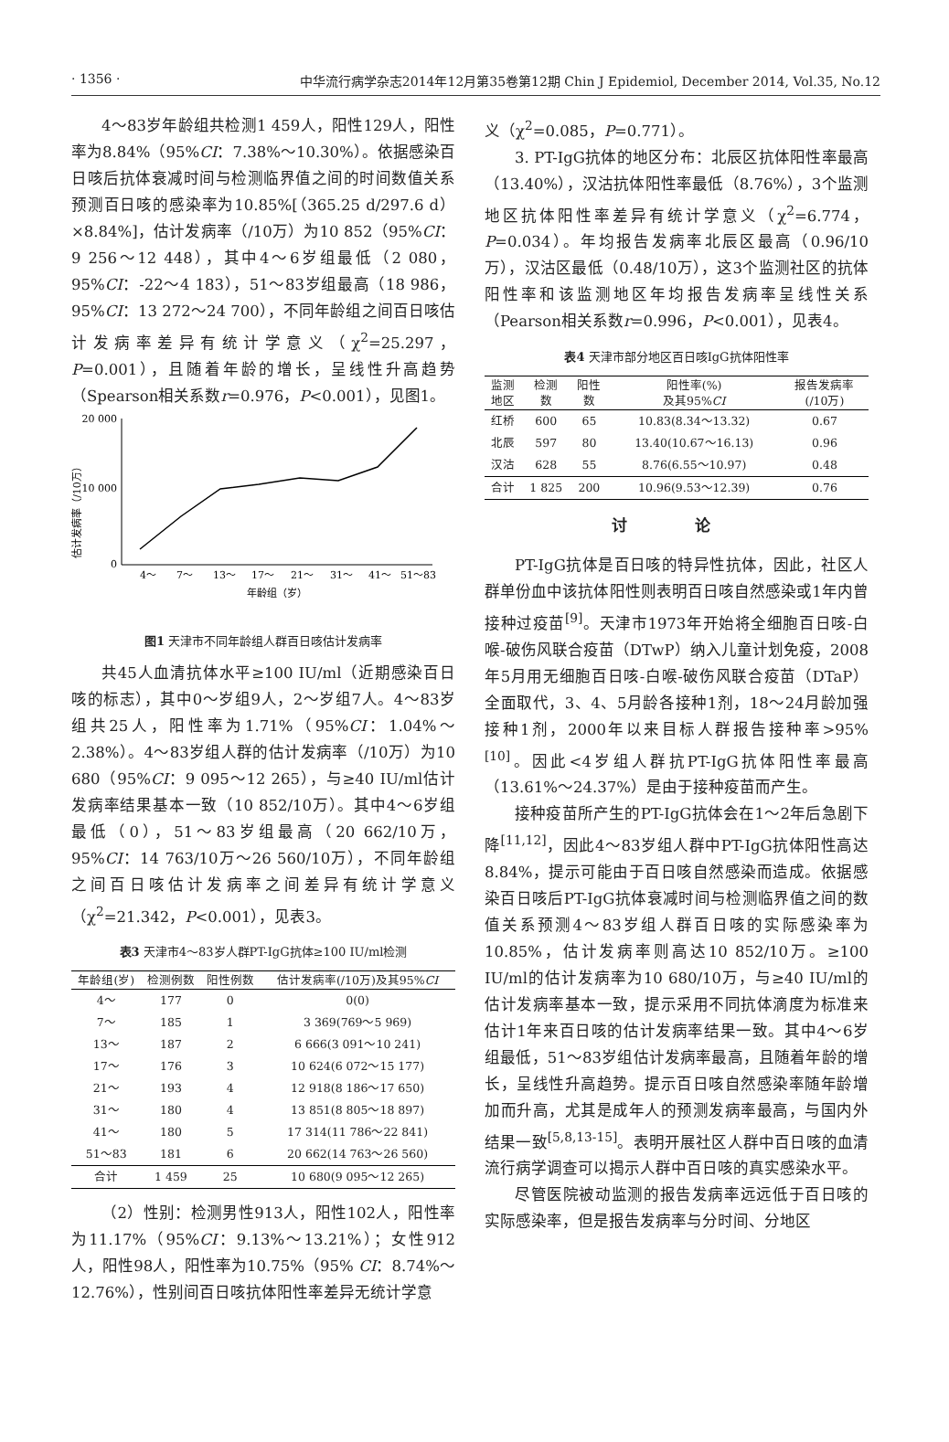· 1356 · 中华流行病学杂志2014年12月第35卷第12期 Chin J Epidemiol, December 2014, Vol.35, No.12
4～83岁年龄组共检测1 459人，阳性129人，阳性率为8.84%（95%CI：7.38%～10.30%）。依据感染百日咳后抗体衰减时间与检测临界值之间的时间数值关系预测百日咳的感染率为10.85%[（365.25 d/297.6 d）×8.84%]，估计发病率（/10万）为10 852（95%CI：9 256～12 448），其中4～6岁组最低（2 080，95%CI：-22～4 183），51～83岁组最高（18 986，95%CI：13 272～24 700），不同年龄组之间百日咳估计发病率差异有统计学意义（χ<sup>2</sup>=25.297，P=0.001），且随着年龄的增长，呈线性升高趋势（Spearson相关系数r=0.976，P<0.001），见图1。
估计发病率（/10万）
20 000
10 000
0
4～
7～
13～
17～
21～
31～
41～
51～83
年龄组（岁）
图1 天津市不同年龄组人群百日咳估计发病率
共45人血清抗体水平≥100 IU/ml（近期感染百日咳的标志），其中0～岁组9人，2～岁组7人。4～83岁组共25人，阳性率为1.71%（95%CI：1.04%～2.38%）。4～83岁组人群的估计发病率（/10万）为10 680（95%CI：9 095～12 265），与≥40 IU/ml估计发病率结果基本一致（10 852/10万）。其中4～6岁组最低（0），51～83岁组最高（20 662/10万，95%CI：14 763/10万～26 560/10万），不同年龄组之间百日咳估计发病率之间差异有统计学意义（χ<sup>2</sup>=21.342，P<0.001），见表3。
表3 天津市4～83岁人群PT-IgG抗体≥100 IU/ml检测
| 年龄组(岁) | 检测例数 | 阳性例数 | 估计发病率(/10万)及其95% CI |
| --- | --- | --- | --- |
| 4～ | 177 | 0 | 0(0) |
| 7～ | 185 | 1 | 3 369(769～5 969) |
| 13～ | 187 | 2 | 6 666(3 091～10 241) |
| 17～ | 176 | 3 | 10 624(6 072～15 177) |
| 21～ | 193 | 4 | 12 918(8 186～17 650) |
| 31～ | 180 | 4 | 13 851(8 805～18 897) |
| 41～ | 180 | 5 | 17 314(11 786～22 841) |
| 51～83 | 181 | 6 | 20 662(14 763～26 560) |
| 合计 | 1 459 | 25 | 10 680(9 095～12 265) |
（2）性别：检测男性913人，阳性102人，阳性率为11.17%（95%CI：9.13%～13.21%）；女性912人，阳性98人，阳性率为10.75%（95% CI：8.74%～12.76%），性别间百日咳抗体阳性率差异无统计学意
义（χ<sup>2</sup>=0.085，P=0.771）。
3. PT-IgG抗体的地区分布：北辰区抗体阳性率最高（13.40%），汉沽抗体阳性率最低（8.76%），3个监测地区抗体阳性率差异有统计学意义（χ<sup>2</sup>=6.774，P=0.034）。年均报告发病率北辰区最高（0.96/10万），汉沽区最低（0.48/10万），这3个监测社区的抗体阳性率和该监测地区年均报告发病率呈线性关系（Pearson相关系数r=0.996，P<0.001），见表4。
表4 天津市部分地区百日咳IgG抗体阳性率
| 监测 地区 | 检测 数 | 阳性 数 | 阳性率(%) 及其95% CI | 报告发病率 (/10万) |
| --- | --- | --- | --- | --- |
| 红桥 | 600 | 65 | 10.83(8.34～13.32) | 0.67 |
| 北辰 | 597 | 80 | 13.40(10.67～16.13) | 0.96 |
| 汉沽 | 628 | 55 | 8.76(6.55～10.97) | 0.48 |
| 合计 | 1 825 | 200 | 10.96(9.53～12.39) | 0.76 |
讨 论
PT-IgG抗体是百日咳的特异性抗体，因此，社区人群单份血中该抗体阳性则表明百日咳自然感染或1年内曾接种过疫苗<sup>[9]</sup>。天津市1973年开始将全细胞百日咳-白喉-破伤风联合疫苗（DTwP）纳入儿童计划免疫，2008年5月用无细胞百日咳-白喉-破伤风联合疫苗（DTaP）全面取代，3、4、5月龄各接种1剂，18～24月龄加强接种1剂，2000年以来目标人群报告接种率>95%<sup>[10]</sup>。因此<4岁组人群抗PT-IgG抗体阳性率最高（13.61%～24.37%）是由于接种疫苗而产生。
接种疫苗所产生的PT-IgG抗体会在1～2年后急剧下降<sup>[11,12]</sup>，因此4～83岁组人群中PT-IgG抗体阳性高达8.84%，提示可能由于百日咳自然感染而造成。依据感染百日咳后PT-IgG抗体衰减时间与检测临界值之间的数值关系预测4～83岁组人群百日咳的实际感染率为10.85%，估计发病率则高达10 852/10万。≥100 IU/ml的估计发病率为10 680/10万，与≥40 IU/ml的估计发病率基本一致，提示采用不同抗体滴度为标准来估计1年来百日咳的估计发病率结果一致。其中4～6岁组最低，51～83岁组估计发病率最高，且随着年龄的增长，呈线性升高趋势。提示百日咳自然感染率随年龄增加而升高，尤其是成年人的预测发病率最高，与国内外结果一致<sup>[5,8,13-15]</sup>。表明开展社区人群中百日咳的血清流行病学调查可以揭示人群中百日咳的真实感染水平。
尽管医院被动监测的报告发病率远远低于百日咳的实际感染率，但是报告发病率与分时间、分地区